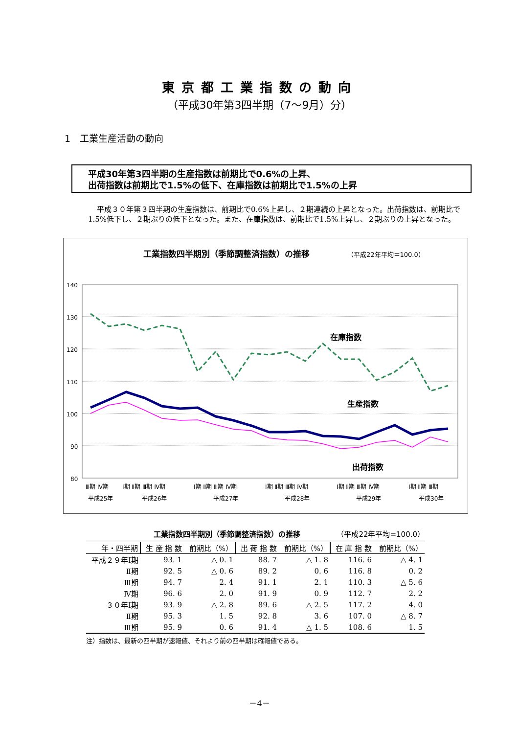東京都工業指数の動向
（平成30年第3四半期（7～9月）分）
1　工業生産活動の動向
平成30年第3四半期の生産指数は前期比で0.6%の上昇、
出荷指数は前期比で1.5%の低下、在庫指数は前期比で1.5%の上昇
平成３０年第３四半期の生産指数は、前期比で0.6%上昇し、２期連続の上昇となった。出荷指数は、前期比で1.5%低下し、２期ぶりの低下となった。また、在庫指数は、前期比で1.5%上昇し、２期ぶりの上昇となった。
工業指数四半期別（季節調整済指数）の推移
（平成22年平均＝100.0）
140
130
120
110
100
90
80
在庫指数
生産指数
出荷指数
Ⅲ期 Ⅳ期
Ⅰ期 Ⅱ期 Ⅲ期 Ⅳ期
Ⅰ期 Ⅱ期 Ⅲ期 Ⅳ期
Ⅰ期 Ⅱ期 Ⅲ期 Ⅳ期
Ⅰ期 Ⅱ期 Ⅲ期 Ⅳ期
Ⅰ期 Ⅱ期 Ⅲ期
平成25年
平成26年
平成27年
平成28年
平成29年
平成30年
工業指数四半期別（季節調整済指数）の推移 （平成22年平均=100.0）
| 年・四半期 | 生 産 指 数 | 前期比（%） | 出 荷 指 数 | 前期比（%） | 在 庫 指 数 | 前期比（%） |
| --- | --- | --- | --- | --- | --- | --- |
| 平成２９年Ⅰ期 | 93. 1 | △ 0. 1 | 88. 7 | △ 1. 8 | 116. 6 | △ 4. 1 |
| Ⅱ期 | 92. 5 | △ 0. 6 | 89. 2 | 0. 6 | 116. 8 | 0. 2 |
| Ⅲ期 | 94. 7 | 2. 4 | 91. 1 | 2. 1 | 110. 3 | △ 5. 6 |
| Ⅳ期 | 96. 6 | 2. 0 | 91. 9 | 0. 9 | 112. 7 | 2. 2 |
| ３０年Ⅰ期 | 93. 9 | △ 2. 8 | 89. 6 | △ 2. 5 | 117. 2 | 4. 0 |
| Ⅱ期 | 95. 3 | 1. 5 | 92. 8 | 3. 6 | 107. 0 | △ 8. 7 |
| Ⅲ期 | 95. 9 | 0. 6 | 91. 4 | △ 1. 5 | 108. 6 | 1. 5 |
注）指数は、最新の四半期が速報値、それより前の四半期は確報値である。
－4－